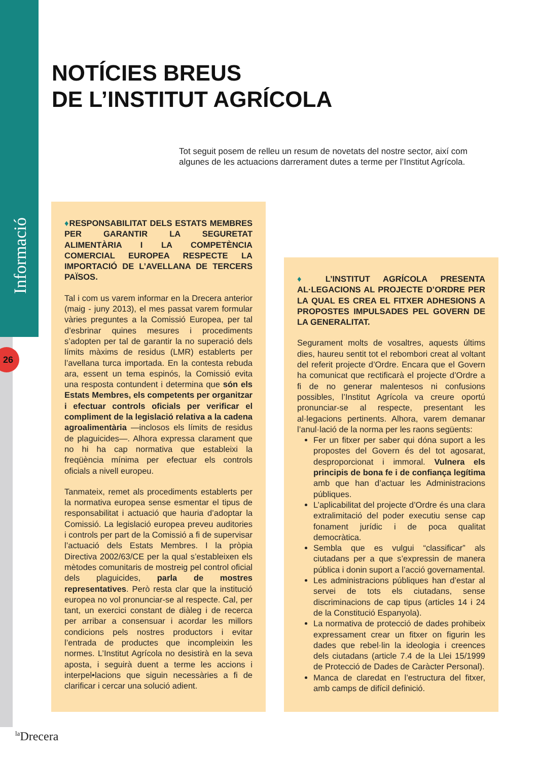Informació
26
NOTÍCIES BREUS
DE L’INSTITUT AGRÍCOLA
Tot seguit posem de relleu un resum de novetats del nostre sector, així com algunes de les actuacions darrerament dutes a terme per l’Institut Agrícola.
♦RESPONSABILITAT DELS ESTATS MEMBRES PER GARANTIR LA SEGURETAT ALIMENTÀRIA I LA COMPETÈNCIA COMERCIAL EUROPEA RESPECTE LA IMPORTACIÓ DE L’AVELLANA DE TERCERS PAÏSOS.
Tal i com us varem informar en la Drecera anterior (maig - juny 2013), el mes passat varem formular vàries preguntes a la Comissió Europea, per tal d’esbrinar quines mesures i procediments s’adopten per tal de garantir la no superació dels límits màxims de residus (LMR) establerts per l’avellana turca importada. En la contesta rebuda ara, essent un tema espinós, la Comissió evita una resposta contundent i determina que són els Estats Membres, els competents per organitzar i efectuar controls oficials per verificar el compliment de la legislació relativa a la cadena agroalimentària —inclosos els límits de residus de plaguicides—. Alhora expressa clarament que no hi ha cap normativa que estableixi la freqüència mínima per efectuar els controls oficials a nivell europeu.
Tanmateix, remet als procediments establerts per la normativa europea sense esmentar el tipus de responsabilitat i actuació que hauria d’adoptar la Comissió. La legislació europea preveu auditories i controls per part de la Comissió a fi de supervisar l’actuació dels Estats Membres. I la pròpia Directiva 2002/63/CE per la qual s’estableixen els mètodes comunitaris de mostreig pel control oficial dels plaguicides, parla de mostres representatives. Però resta clar que la institució europea no vol pronunciar-se al respecte. Cal, per tant, un exercici constant de diàleg i de recerca per arribar a consensuar i acordar les millors condicions pels nostres productors i evitar l’entrada de productes que incompleixin les normes. L’Institut Agrícola no desistirà en la seva aposta, i seguirà duent a terme les accions i interpel•lacions que siguin necessàries a fi de clarificar i cercar una solució adient.
♦ L’INSTITUT AGRÍCOLA PRESENTA AL·LEGACIONS AL PROJECTE D’ORDRE PER LA QUAL ES CREA EL FITXER ADHESIONS A PROPOSTES IMPULSADES PEL GOVERN DE LA GENERALITAT.
Segurament molts de vosaltres, aquests últims dies, haureu sentit tot el rebombori creat al voltant del referit projecte d’Ordre. Encara que el Govern ha comunicat que rectificarà el projecte d’Ordre a fi de no generar malentesos ni confusions possibles, l’Institut Agrícola va creure oportú pronunciar-se al respecte, presentant les al·legacions pertinents. Alhora, varem demanar l’anul·lació de la norma per les raons següents:
Fer un fitxer per saber qui dóna suport a les propostes del Govern és del tot agosarat, desproporcionat i immoral. Vulnera els principis de bona fe i de confiança legítima amb que han d’actuar les Administracions públiques.
L’aplicabilitat del projecte d’Ordre és una clara extralimitació del poder executiu sense cap fonament jurídic i de poca qualitat democràtica.
Sembla que es vulgui “classificar” als ciutadans per a que s’expressin de manera pública i donin suport a l’acció governamental.
Les administracions públiques han d’estar al servei de tots els ciutadans, sense discriminacions de cap tipus (articles 14 i 24 de la Constitució Espanyola).
La normativa de protecció de dades prohibeix expressament crear un fitxer on figurin les dades que rebel·lin la ideologia i creences dels ciutadans (article 7.4 de la Llei 15/1999 de Protecció de Dades de Caràcter Personal).
Manca de claredat en l’estructura del fitxer, amb camps de difícil definició.
<sup>la</sup>Drecera